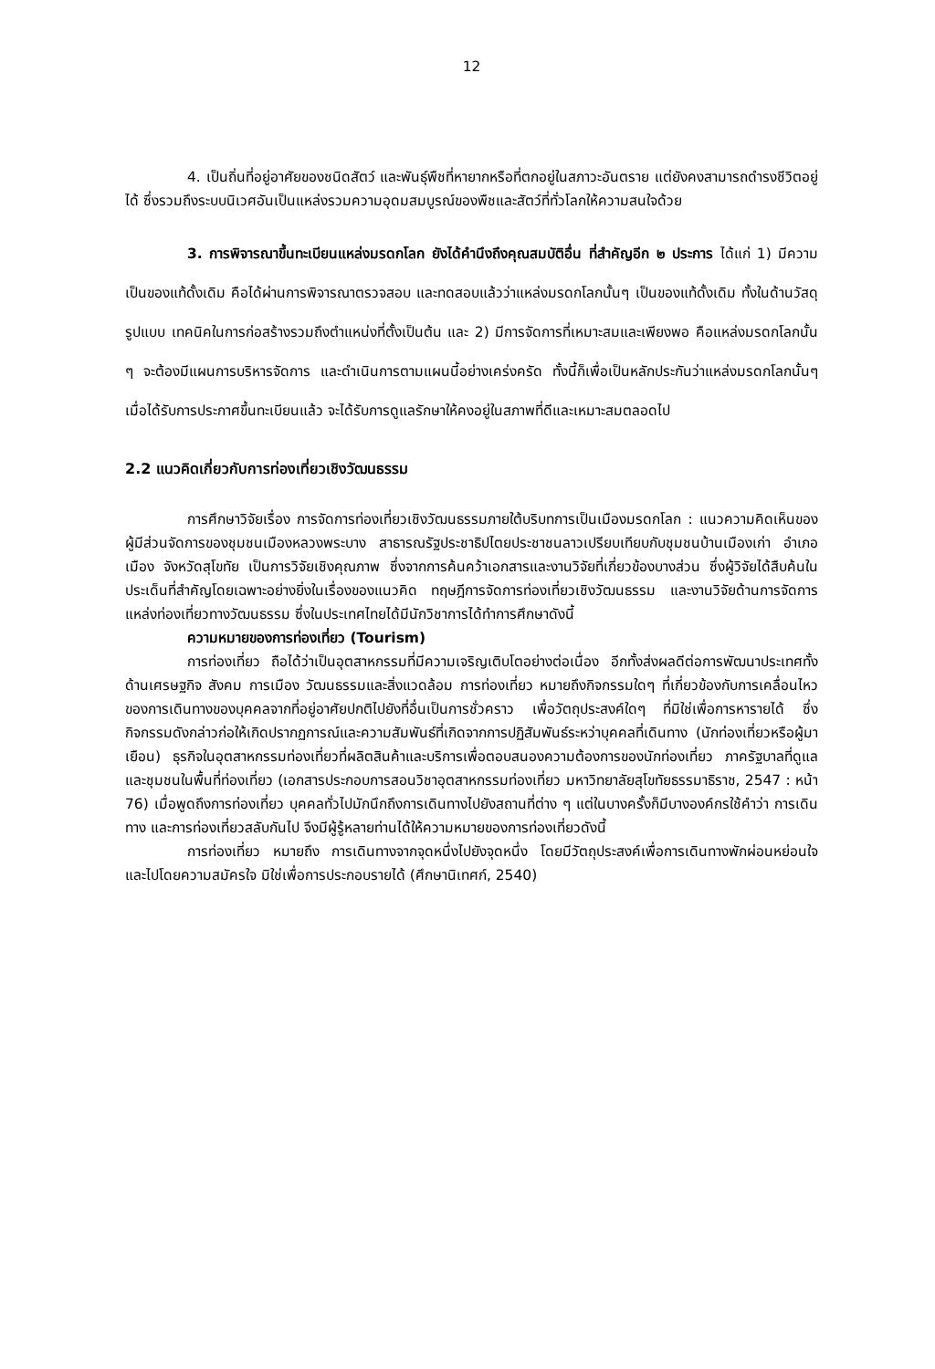12
4. เป็นถิ่นที่อยู่อาศัยของชนิดสัตว์ และพันธุ์พืชที่หายากหรือที่ตกอยู่ในสภาวะอันตราย แต่ยังคงสามารถดำรงชีวิตอยู่ได้ ซึ่งรวมถึงระบบนิเวศอันเป็นแหล่งรวมความอุดมสมบูรณ์ของพืชและสัตว์ที่ทั่วโลกให้ความสนใจด้วย
3. การพิจารณาขึ้นทะเบียนแหล่งมรดกโลก ยังได้คำนึงถึงคุณสมบัติอื่น ที่สำคัญอีก ๒ ประการ ได้แก่ 1) มีความเป็นของแท้ดั้งเดิม คือได้ผ่านการพิจารณาตรวจสอบ และทดสอบแล้วว่าแหล่งมรดกโลกนั้นๆ เป็นของแท้ดั้งเดิม ทั้งในด้านวัสดุ รูปแบบ เทคนิคในการก่อสร้างรวมถึงตำแหน่งที่ตั้งเป็นต้น และ 2) มีการจัดการที่เหมาะสมและเพียงพอ คือแหล่งมรดกโลกนั้น ๆ จะต้องมีแผนการบริหารจัดการ และดำเนินการตามแผนนี้อย่างเคร่งครัด ทั้งนี้ก็เพื่อเป็นหลักประกันว่าแหล่งมรดกโลกนั้นๆ เมื่อได้รับการประกาศขึ้นทะเบียนแล้ว จะได้รับการดูแลรักษาให้คงอยู่ในสภาพที่ดีและเหมาะสมตลอดไป
2.2 แนวคิดเกี่ยวกับการท่องเที่ยวเชิงวัฒนธรรม
การศึกษาวิจัยเรื่อง การจัดการท่องเที่ยวเชิงวัฒนธรรมภายใต้บริบทการเป็นเมืองมรดกโลก : แนวความคิดเห็นของผู้มีส่วนจัดการของชุมชนเมืองหลวงพระบาง สาธารณรัฐประชาธิปไตยประชาชนลาวเปรียบเทียบกับชุมชนบ้านเมืองเก่า อำเภอเมือง จังหวัดสุโขทัย เป็นการวิจัยเชิงคุณภาพ ซึ่งจากการค้นคว้าเอกสารและงานวิจัยที่เกี่ยวข้องบางส่วน ซึ่งผู้วิจัยได้สืบค้นในประเด็นที่สำคัญโดยเฉพาะอย่างยิ่งในเรื่องของแนวคิด ทฤษฎีการจัดการท่องเที่ยวเชิงวัฒนธรรม และงานวิจัยด้านการจัดการแหล่งท่องเที่ยวทางวัฒนธรรม ซึ่งในประเทศไทยได้มีนักวิชาการได้ทำการศึกษาดังนี้
ความหมายของการท่องเที่ยว (Tourism)
การท่องเที่ยว ถือได้ว่าเป็นอุตสาหกรรมที่มีความเจริญเติบโตอย่างต่อเนื่อง อีกทั้งส่งผลดีต่อการพัฒนาประเทศทั้งด้านเศรษฐกิจ สังคม การเมือง วัฒนธรรมและสิ่งแวดล้อม การท่องเที่ยว หมายถึงกิจกรรมใดๆ ที่เกี่ยวข้องกับการเคลื่อนไหวของการเดินทางของบุคคลจากที่อยู่อาศัยปกติไปยังที่อื่นเป็นการชั่วคราว เพื่อวัตถุประสงค์ใดๆ ที่มิใช่เพื่อการหารายได้ ซึ่งกิจกรรมดังกล่าวก่อให้เกิดปรากฏการณ์และความสัมพันธ์ที่เกิดจากการปฏิสัมพันธ์ระหว่าบุคคลที่เดินทาง (นักท่องเที่ยวหรือผู้มาเยือน) ธุรกิจในอุตสาหกรรมท่องเที่ยวที่ผลิตสินค้าและบริการเพื่อตอบสนองความต้องการของนักท่องเที่ยว ภาครัฐบาลที่ดูแลและชุมชนในพื้นที่ท่องเที่ยว (เอกสารประกอบการสอนวิชาอุตสาหกรรมท่องเที่ยว มหาวิทยาลัยสุโขทัยธรรมาธิราช, 2547 : หน้า 76) เมื่อพูดถึงการท่องเที่ยว บุคคลทั่วไปมักนึกถึงการเดินทางไปยังสถานที่ต่าง ๆ แต่ในบางครั้งก็มีบางองค์กรใช้คำว่า การเดินทาง และการท่องเที่ยวสลับกันไป จึงมีผู้รู้หลายท่านได้ให้ความหมายของการท่องเที่ยวดังนี้
การท่องเที่ยว หมายถึง การเดินทางจากจุดหนึ่งไปยังจุดหนึ่ง โดยมีวัตถุประสงค์เพื่อการเดินทางพักผ่อนหย่อนใจ และไปโดยความสมัครใจ มิใช่เพื่อการประกอบรายได้ (ศึกษานิเทศก์, 2540)